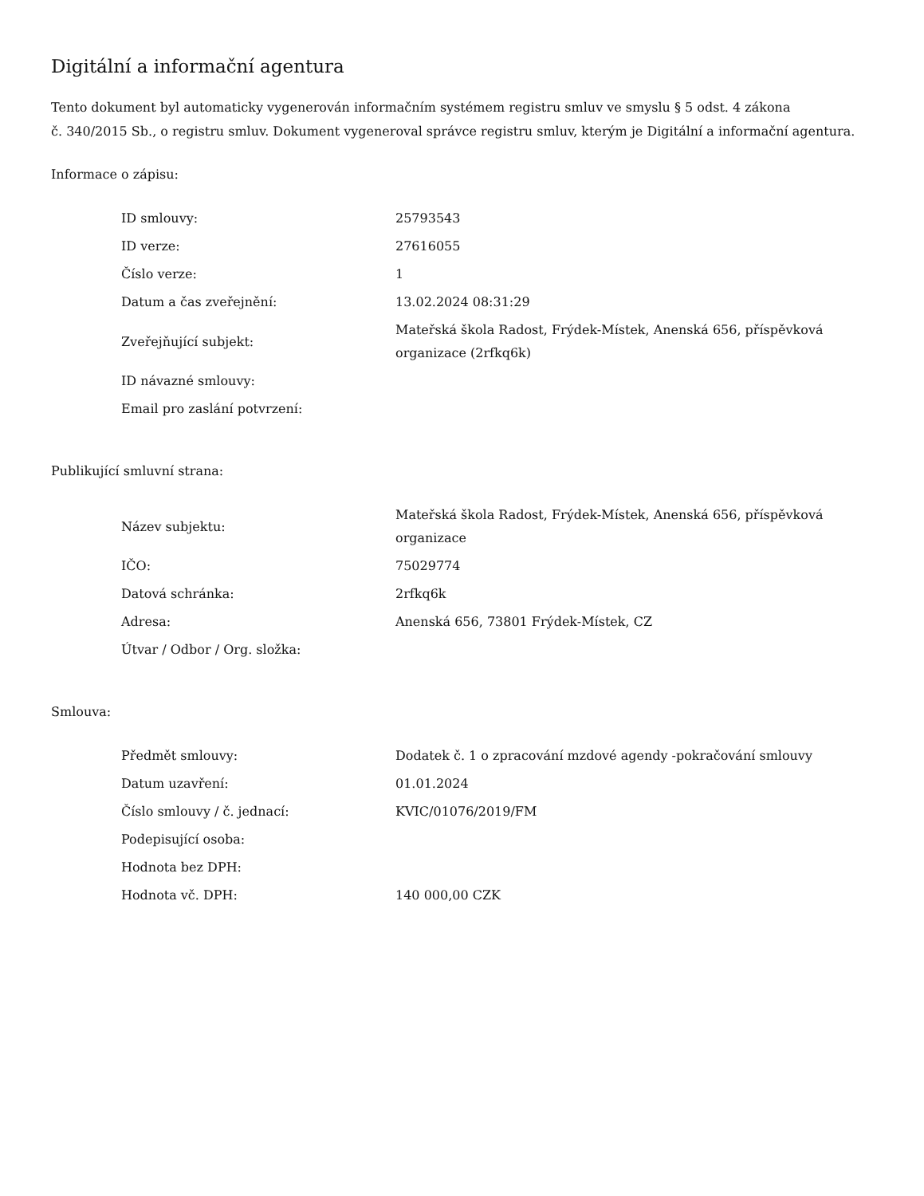Digitální a informační agentura
Tento dokument byl automaticky vygenerován informačním systémem registru smluv ve smyslu § 5 odst. 4 zákona
č. 340/2015 Sb., o registru smluv. Dokument vygeneroval správce registru smluv, kterým je Digitální a informační agentura.
Informace o zápisu:
| ID smlouvy: | 25793543 |
| ID verze: | 27616055 |
| Číslo verze: | 1 |
| Datum a čas zveřejnění: | 13.02.2024 08:31:29 |
| Zveřejňující subjekt: | Mateřská škola Radost, Frýdek-Místek, Anenská 656, příspěvková organizace (2rfkq6k) |
| ID návazné smlouvy: | |
| Email pro zaslání potvrzení: | |
Publikující smluvní strana:
| Název subjektu: | Mateřská škola Radost, Frýdek-Místek, Anenská 656, příspěvková organizace |
| IČO: | 75029774 |
| Datová schránka: | 2rfkq6k |
| Adresa: | Anenská 656, 73801 Frýdek-Místek, CZ |
| Útvar / Odbor / Org. složka: | |
Smlouva:
| Předmět smlouvy: | Dodatek č. 1 o zpracování mzdové agendy -pokračování smlouvy |
| Datum uzavření: | 01.01.2024 |
| Číslo smlouvy / č. jednací: | KVIC/01076/2019/FM |
| Podepisující osoba: | |
| Hodnota bez DPH: | |
| Hodnota vč. DPH: | 140 000,00 CZK |